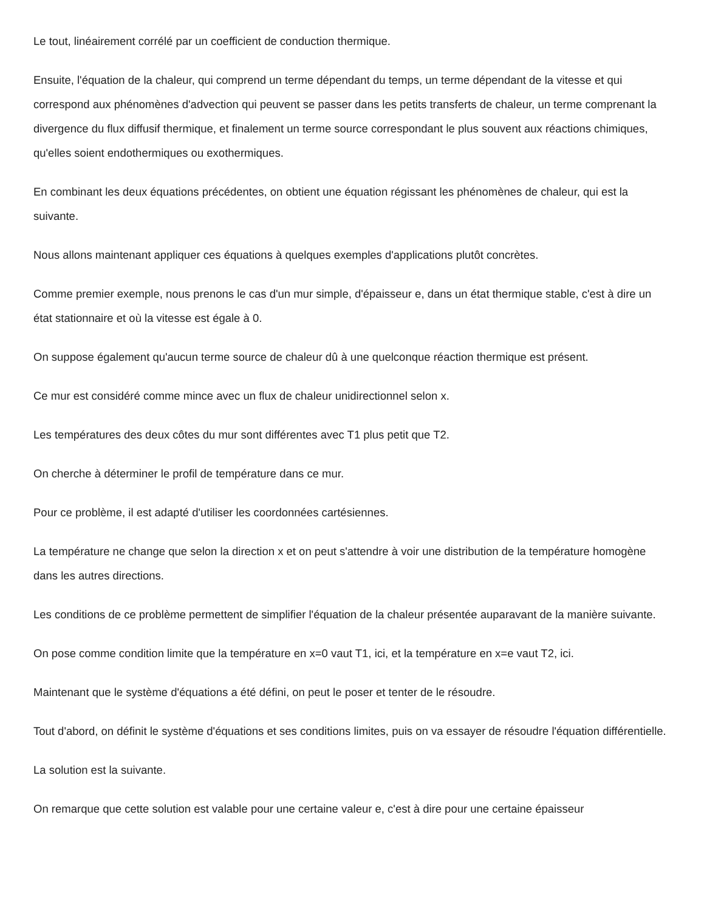Le tout, linéairement corrélé par un coefficient de conduction thermique.
Ensuite, l'équation de la chaleur, qui comprend un terme dépendant du temps, un terme dépendant de la vitesse et qui correspond aux phénomènes d'advection qui peuvent se passer dans les petits transferts de chaleur, un terme comprenant la divergence du flux diffusif thermique, et finalement un terme source correspondant le plus souvent aux réactions chimiques, qu'elles soient endothermiques ou exothermiques.
En combinant les deux équations précédentes, on obtient une équation régissant les phénomènes de chaleur, qui est la suivante.
Nous allons maintenant appliquer ces équations à quelques exemples d'applications plutôt concrètes.
Comme premier exemple, nous prenons le cas d'un mur simple, d'épaisseur e, dans un état thermique stable, c'est à dire un état stationnaire et où la vitesse est égale à 0.
On suppose également qu'aucun terme source de chaleur dû à une quelconque réaction thermique est présent.
Ce mur est considéré comme mince avec un flux de chaleur unidirectionnel selon x.
Les températures des deux côtes du mur sont différentes avec T1 plus petit que T2.
On cherche à déterminer le profil de température dans ce mur.
Pour ce problème, il est adapté d'utiliser les coordonnées cartésiennes.
La température ne change que selon la direction x et on peut s'attendre à voir une distribution de la température homogène dans les autres directions.
Les conditions de ce problème permettent de simplifier l'équation de la chaleur présentée auparavant de la manière suivante.
On pose comme condition limite que la température en x=0 vaut T1, ici, et la température en x=e vaut T2, ici.
Maintenant que le système d'équations a été défini, on peut le poser et tenter de le résoudre.
Tout d'abord, on définit le système d'équations et ses conditions limites, puis on va essayer de résoudre l'équation différentielle.
La solution est la suivante.
On remarque que cette solution est valable pour une certaine valeur e, c'est à dire pour une certaine épaisseur